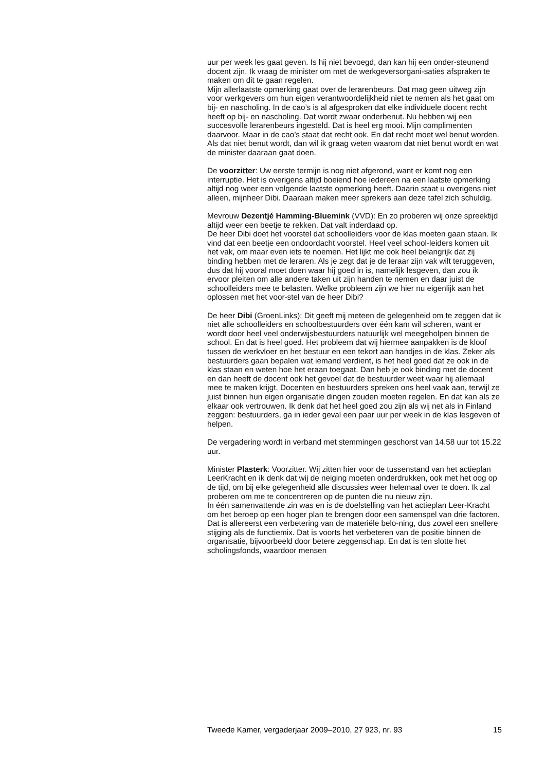uur per week les gaat geven. Is hij niet bevoegd, dan kan hij een onder-steunend docent zijn. Ik vraag de minister om met de werkgeversorgani-saties afspraken te maken om dit te gaan regelen.
Mijn allerlaatste opmerking gaat over de lerarenbeurs. Dat mag geen uitweg zijn voor werkgevers om hun eigen verantwoordelijkheid niet te nemen als het gaat om bij- en nascholing. In de cao’s is al afgesproken dat elke individuele docent recht heeft op bij- en nascholing. Dat wordt zwaar onderbenut. Nu hebben wij een succesvolle lerarenbeurs ingesteld. Dat is heel erg mooi. Mijn complimenten daarvoor. Maar in de cao’s staat dat recht ook. En dat recht moet wel benut worden. Als dat niet benut wordt, dan wil ik graag weten waarom dat niet benut wordt en wat de minister daaraan gaat doen.
De voorzitter: Uw eerste termijn is nog niet afgerond, want er komt nog een interruptie. Het is overigens altijd boeiend hoe iedereen na een laatste opmerking altijd nog weer een volgende laatste opmerking heeft. Daarin staat u overigens niet alleen, mijnheer Dibi. Daaraan maken meer sprekers aan deze tafel zich schuldig.
Mevrouw Dezentjé Hamming-Bluemink (VVD): En zo proberen wij onze spreektijd altijd weer een beetje te rekken. Dat valt inderdaad op.
De heer Dibi doet het voorstel dat schoolleiders voor de klas moeten gaan staan. Ik vind dat een beetje een ondoordacht voorstel. Heel veel school-leiders komen uit het vak, om maar even iets te noemen. Het lijkt me ook heel belangrijk dat zij binding hebben met de leraren. Als je zegt dat je de leraar zijn vak wilt teruggeven, dus dat hij vooral moet doen waar hij goed in is, namelijk lesgeven, dan zou ik ervoor pleiten om alle andere taken uit zijn handen te nemen en daar juist de schoolleiders mee te belasten. Welke probleem zijn we hier nu eigenlijk aan het oplossen met het voor-stel van de heer Dibi?
De heer Dibi (GroenLinks): Dit geeft mij meteen de gelegenheid om te zeggen dat ik niet alle schoolleiders en schoolbestuurders over één kam wil scheren, want er wordt door heel veel onderwijsbestuurders natuurlijk wel meegeholpen binnen de school. En dat is heel goed. Het probleem dat wij hiermee aanpakken is de kloof tussen de werkvloer en het bestuur en een tekort aan handjes in de klas. Zeker als bestuurders gaan bepalen wat iemand verdient, is het heel goed dat ze ook in de klas staan en weten hoe het eraan toegaat. Dan heb je ook binding met de docent en dan heeft de docent ook het gevoel dat de bestuurder weet waar hij allemaal mee te maken krijgt. Docenten en bestuurders spreken ons heel vaak aan, terwijl ze juist binnen hun eigen organisatie dingen zouden moeten regelen. En dat kan als ze elkaar ook vertrouwen. Ik denk dat het heel goed zou zijn als wij net als in Finland zeggen: bestuurders, ga in ieder geval een paar uur per week in de klas lesgeven of helpen.
De vergadering wordt in verband met stemmingen geschorst van 14.58 uur tot 15.22 uur.
Minister Plasterk: Voorzitter. Wij zitten hier voor de tussenstand van het actieplan LeerKracht en ik denk dat wij de neiging moeten onderdrukken, ook met het oog op de tijd, om bij elke gelegenheid alle discussies weer helemaal over te doen. Ik zal proberen om me te concentreren op de punten die nu nieuw zijn.
In één samenvattende zin was en is de doelstelling van het actieplan Leer-Kracht om het beroep op een hoger plan te brengen door een samenspel van drie factoren. Dat is allereerst een verbetering van de materiële belo-ning, dus zowel een snellere stijging als de functiemix. Dat is voorts het verbeteren van de positie binnen de organisatie, bijvoorbeeld door betere zeggenschap. En dat is ten slotte het scholingsfonds, waardoor mensen
Tweede Kamer, vergaderjaar 2009–2010, 27 923, nr. 93 15